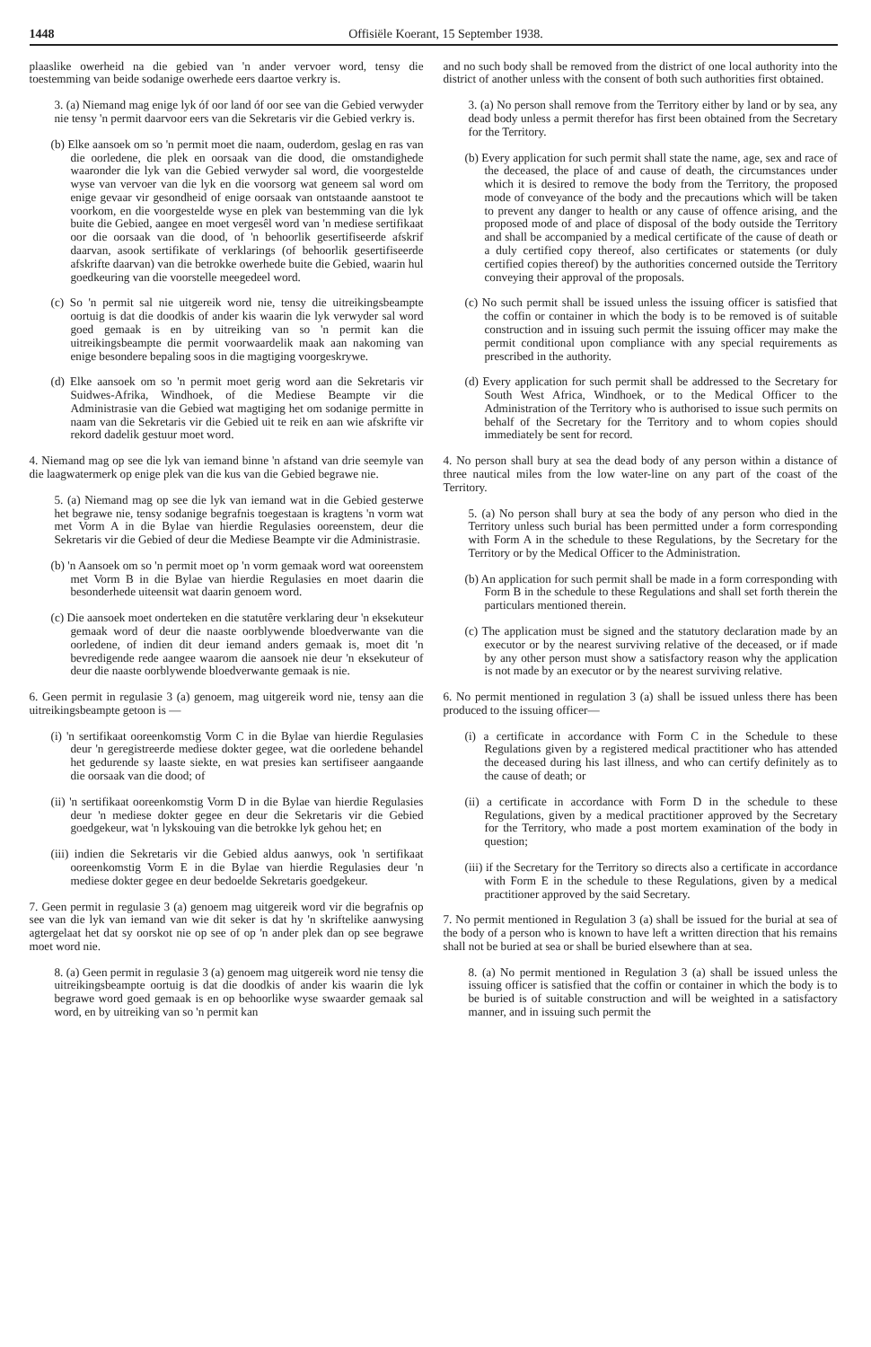1448 Offisiële Koerant, 15 September 1938.
plaaslike owerheid na die gebied van 'n ander vervoer word, tensy die toestemming van beide sodanige owerhede eers daartoe verkry is.
3. (a) Niemand mag enige lyk óf oor land óf oor see van die Gebied verwyder nie tensy 'n permit daarvoor eers van die Sekretaris vir die Gebied verkry is.
(b) Elke aansoek om so 'n permit moet die naam, ouderdom, geslag en ras van die oorledene, die plek en oorsaak van die dood, die omstandighede waaronder die lyk van die Gebied verwyder sal word, die voorgestelde wyse van vervoer van die lyk en die voorsorg wat geneem sal word om enige gevaar vir gesondheid of enige oorsaak van ontstaande aanstoot te voorkom, en die voorgestelde wyse en plek van bestemming van die lyk buite die Gebied, aangee en moet vergesêl word van 'n mediese sertifikaat oor die oorsaak van die dood, of 'n behoorlik gesertifiseerde afskrif daarvan, asook sertifikate of verklarings (of behoorlik gesertifiseerde afskrifte daarvan) van die betrokke owerhede buite die Gebied, waarin hul goedkeuring van die voorstelle meegedeel word.
(c) So 'n permit sal nie uitgereik word nie, tensy die uitreikingsbeampte oortuig is dat die doodkis of ander kis waarin die lyk verwyder sal word goed gemaak is en by uitreiking van so 'n permit kan die uitreikingsbeampte die permit voorwaardelik maak aan nakoming van enige besondere bepaling soos in die magtiging voorgeskrywe.
(d) Elke aansoek om so 'n permit moet gerig word aan die Sekretaris vir Suidwes-Afrika, Windhoek, of die Mediese Beampte vir die Administrasie van die Gebied wat magtiging het om sodanige permitte in naam van die Sekretaris vir die Gebied uit te reik en aan wie afskrifte vir rekord dadelik gestuur moet word.
4. Niemand mag op see die lyk van iemand binne 'n afstand van drie seemyle van die laagwatermerk op enige plek van die kus van die Gebied begrawe nie.
5. (a) Niemand mag op see die lyk van iemand wat in die Gebied gesterwe het begrawe nie, tensy sodanige begrafnis toegestaan is kragtens 'n vorm wat met Vorm A in die Bylae van hierdie Regulasies ooreenstem, deur die Sekretaris vir die Gebied of deur die Mediese Beampte vir die Administrasie.
(b) 'n Aansoek om so 'n permit moet op 'n vorm gemaak word wat ooreenstem met Vorm B in die Bylae van hierdie Regulasies en moet daarin die besonderhede uiteensit wat daarin genoem word.
(c) Die aansoek moet onderteken en die statutêre verklaring deur 'n eksekuteur gemaak word of deur die naaste oorblywende bloedverwante van die oorledene, of indien dit deur iemand anders gemaak is, moet dit 'n bevredigende rede aangee waarom die aansoek nie deur 'n eksekuteur of deur die naaste oorblywende bloedverwante gemaak is nie.
6. Geen permit in regulasie 3 (a) genoem, mag uitgereik word nie, tensy aan die uitreikingsbeampte getoon is —
(i) 'n sertifikaat ooreenkomstig Vorm C in die Bylae van hierdie Regulasies deur 'n geregistreerde mediese dokter gegee, wat die oorledene behandel het gedurende sy laaste siekte, en wat presies kan sertifiseer aangaande die oorsaak van die dood; of
(ii) 'n sertifikaat ooreenkomstig Vorm D in die Bylae van hierdie Regulasies deur 'n mediese dokter gegee en deur die Sekretaris vir die Gebied goedgekeur, wat 'n lykskouing van die betrokke lyk gehou het; en
(iii) indien die Sekretaris vir die Gebied aldus aanwys, ook 'n sertifikaat ooreenkomstig Vorm E in die Bylae van hierdie Regulasies deur 'n mediese dokter gegee en deur bedoelde Sekretaris goedgekeur.
7. Geen permit in regulasie 3 (a) genoem mag uitgereik word vir die begrafnis op see van die lyk van iemand van wie dit seker is dat hy 'n skriftelike aanwysing agtergelaat het dat sy oorskot nie op see of op 'n ander plek dan op see begrawe moet word nie.
8. (a) Geen permit in regulasie 3 (a) genoem mag uitgereik word nie tensy die uitreikingsbeampte oortuig is dat die doodkis of ander kis waarin die lyk begrawe word goed gemaak is en op behoorlike wyse swaarder gemaak sal word, en by uitreiking van so 'n permit kan
and no such body shall be removed from the district of one local authority into the district of another unless with the consent of both such authorities first obtained.
3. (a) No person shall remove from the Territory either by land or by sea, any dead body unless a permit therefor has first been obtained from the Secretary for the Territory.
(b) Every application for such permit shall state the name, age, sex and race of the deceased, the place of and cause of death, the circumstances under which it is desired to remove the body from the Territory, the proposed mode of conveyance of the body and the precautions which will be taken to prevent any danger to health or any cause of offence arising, and the proposed mode of and place of disposal of the body outside the Territory and shall be accompanied by a medical certificate of the cause of death or a duly certified copy thereof, also certificates or statements (or duly certified copies thereof) by the authorities concerned outside the Territory conveying their approval of the proposals.
(c) No such permit shall be issued unless the issuing officer is satisfied that the coffin or container in which the body is to be removed is of suitable construction and in issuing such permit the issuing officer may make the permit conditional upon compliance with any special requirements as prescribed in the authority.
(d) Every application for such permit shall be addressed to the Secretary for South West Africa, Windhoek, or to the Medical Officer to the Administration of the Territory who is authorised to issue such permits on behalf of the Secretary for the Territory and to whom copies should immediately be sent for record.
4. No person shall bury at sea the dead body of any person within a distance of three nautical miles from the low water-line on any part of the coast of the Territory.
5. (a) No person shall bury at sea the body of any person who died in the Territory unless such burial has been permitted under a form corresponding with Form A in the schedule to these Regulations, by the Secretary for the Territory or by the Medical Officer to the Administration.
(b) An application for such permit shall be made in a form corresponding with Form B in the schedule to these Regulations and shall set forth therein the particulars mentioned therein.
(c) The application must be signed and the statutory declaration made by an executor or by the nearest surviving relative of the deceased, or if made by any other person must show a satisfactory reason why the application is not made by an executor or by the nearest surviving relative.
6. No permit mentioned in regulation 3 (a) shall be issued unless there has been produced to the issuing officer—
(i) a certificate in accordance with Form C in the Schedule to these Regulations given by a registered medical practitioner who has attended the deceased during his last illness, and who can certify definitely as to the cause of death; or
(ii) a certificate in accordance with Form D in the schedule to these Regulations, given by a medical practitioner approved by the Secretary for the Territory, who made a post mortem examination of the body in question;
(iii) if the Secretary for the Territory so directs also a certificate in accordance with Form E in the schedule to these Regulations, given by a medical practitioner approved by the said Secretary.
7. No permit mentioned in Regulation 3 (a) shall be issued for the burial at sea of the body of a person who is known to have left a written direction that his remains shall not be buried at sea or shall be buried elsewhere than at sea.
8. (a) No permit mentioned in Regulation 3 (a) shall be issued unless the issuing officer is satisfied that the coffin or container in which the body is to be buried is of suitable construction and will be weighted in a satisfactory manner, and in issuing such permit the